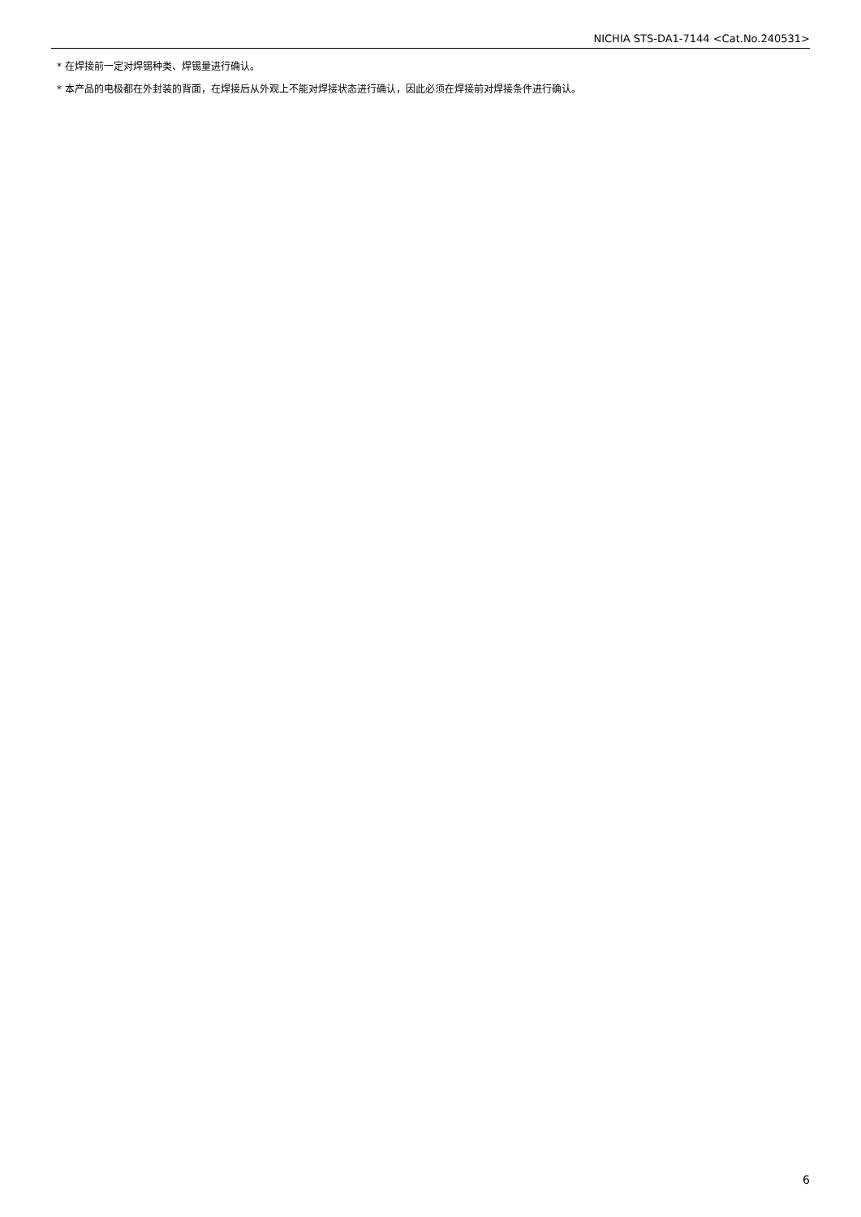NICHIA STS-DA1-7144 <Cat.No.240531>
* 在焊接前一定对焊锡种类、焊锡量进行确认。
* 本产品的电极都在外封装的背面，在焊接后从外观上不能对焊接状态进行确认，因此必须在焊接前对焊接条件进行确认。
6